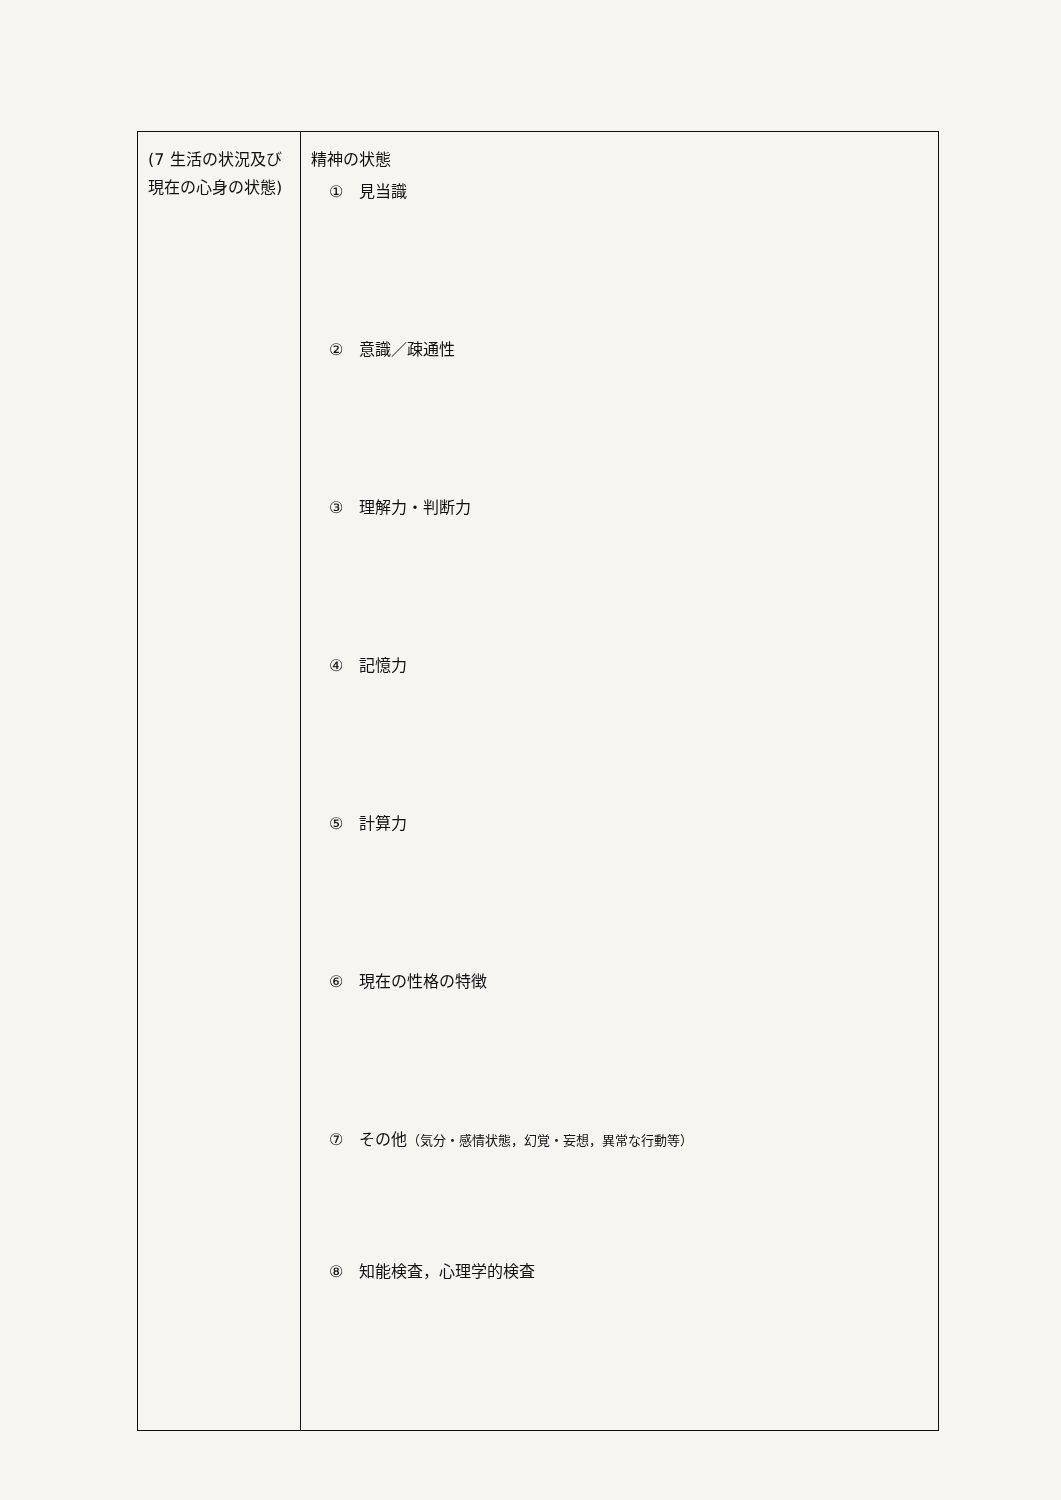| (7 生活の状況及び現在の心身の状態) | 精神の状態 ① 見当識 ② 意識／疎通性 ③ 理解力・判断力 ④ 記憶力 ⑤ 計算力 ⑥ 現在の性格の特徴 ⑦ その他 （気分・感情状態，幻覚・妄想，異常な行動等） ⑧ 知能検査，心理学的検査 |